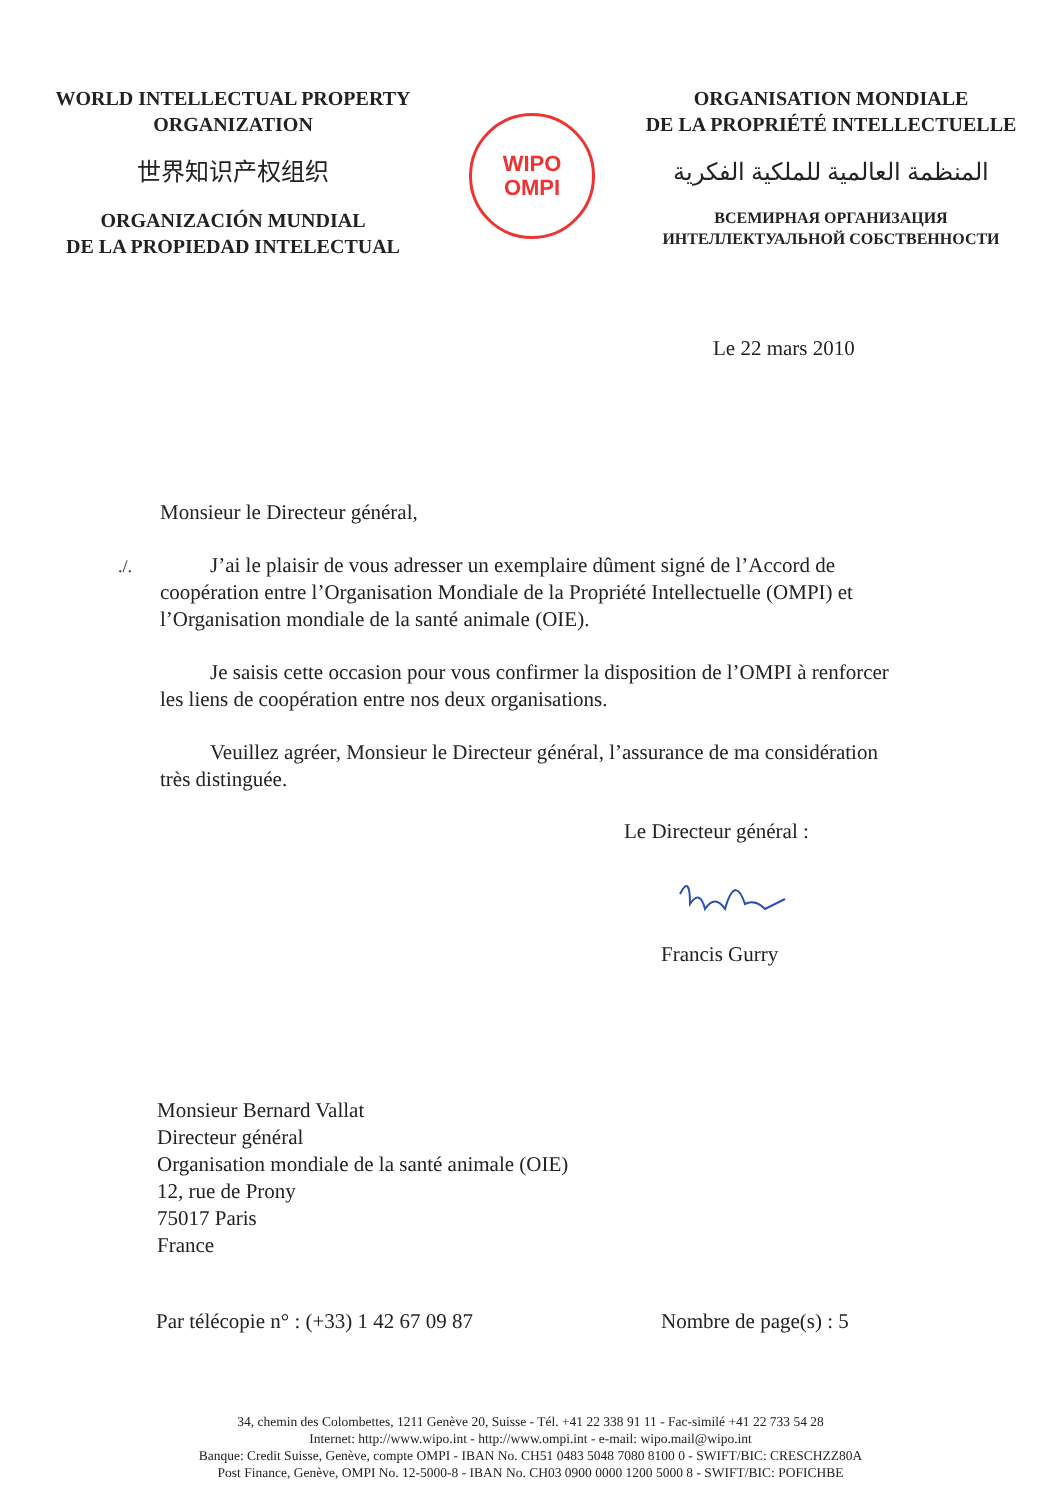WORLD INTELLECTUAL PROPERTY
ORGANIZATION
世界知识产权组织
ORGANIZACIÓN MUNDIAL
DE LA PROPIEDAD INTELECTUAL
WIPO
OMPI
ORGANISATION MONDIALE
DE LA PROPRIÉTÉ INTELLECTUELLE
المنظمة العالمية للملكية الفكرية
ВСЕМИРНАЯ ОРГАНИЗАЦИЯ
ИНТЕЛЛЕКТУАЛЬНОЙ СОБСТВЕННОСТИ
Le 22 mars 2010
Monsieur le Directeur général,
./.
J’ai le plaisir de vous adresser un exemplaire dûment signé de l’Accord de coopération entre l’Organisation Mondiale de la Propriété Intellectuelle (OMPI) et l’Organisation mondiale de la santé animale (OIE).
Je saisis cette occasion pour vous confirmer la disposition de l’OMPI à renforcer les liens de coopération entre nos deux organisations.
Veuillez agréer, Monsieur le Directeur général, l’assurance de ma considération très distinguée.
Le Directeur général :
Francis Gurry
Monsieur Bernard Vallat
Directeur général
Organisation mondiale de la santé animale (OIE)
12, rue de Prony
75017 Paris
France
Par télécopie n° : (+33) 1 42 67 09 87 Nombre de page(s) : 5
34, chemin des Colombettes, 1211 Genève 20, Suisse - Tél. +41 22 338 91 11 - Fac-similé +41 22 733 54 28
Internet: http://www.wipo.int - http://www.ompi.int - e-mail: wipo.mail@wipo.int
Banque: Credit Suisse, Genève, compte OMPI - IBAN No. CH51 0483 5048 7080 8100 0 - SWIFT/BIC: CRESCHZZ80A
Post Finance, Genève, OMPI No. 12-5000-8 - IBAN No. CH03 0900 0000 1200 5000 8 - SWIFT/BIC: POFICHBE